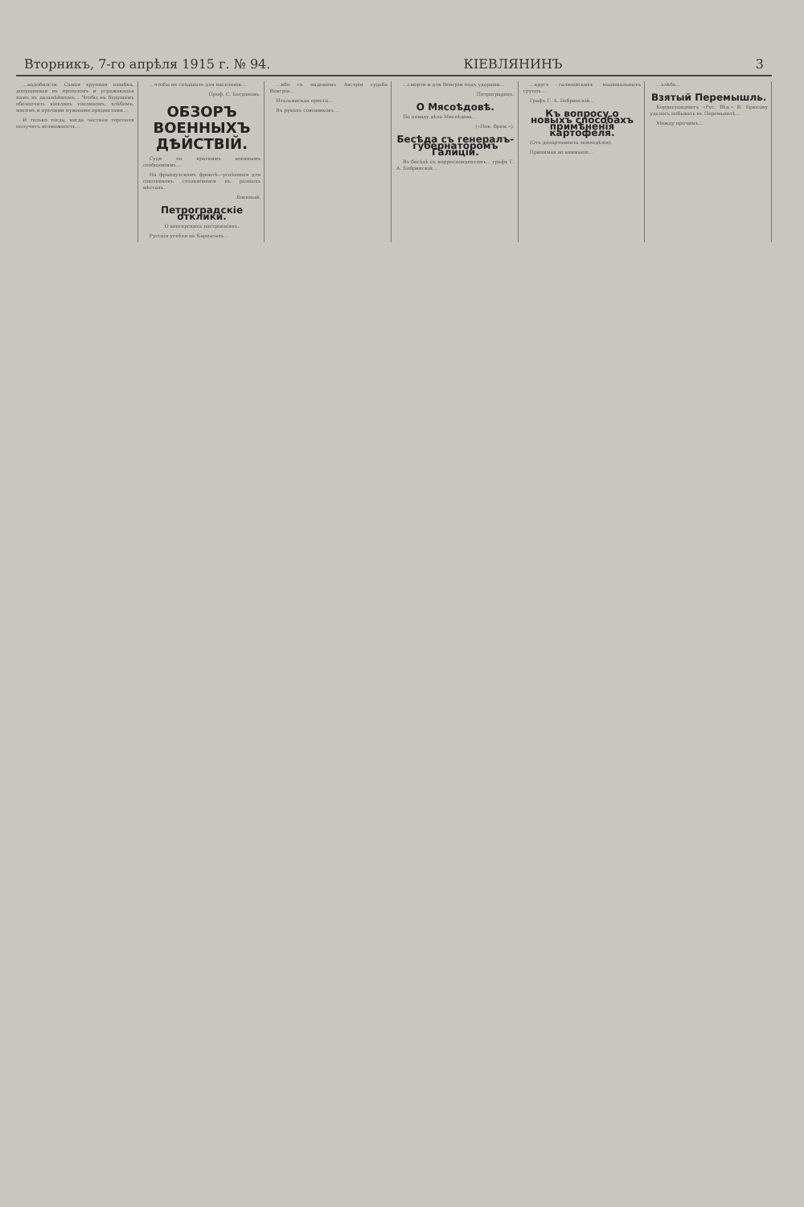Вторникъ, 7-го апрѣля 1915 г. № 94. КІЕВЛЯНИНЪ 3
…надобности. Самая крупная ошибка, допущенная въ прошломъ и угрожающая намъ въ дальнѣйшемъ… Чтобы въ будущемъ обезпечить кіевлянъ топливомъ, хлѣбомъ, мясомъ и прочими нужными предметами…
И только тогда, когда частная торговля получитъ возможность…
…чтобы не создавать для населенія…
Проф. С. Богдановъ.
ОБЗОРЪ ВОЕННЫХЪ ДѢЙСТВІЙ.
Судя по краткимъ военнымъ сообщеніямъ…
На французскомъ фронтѣ—успѣшныя для союзниковъ столкновенія въ разныхъ мѣстахъ.
Военный.
Петроградскіе отклики.
О венгерскихъ настроеніяхъ.
Русскія успѣхи на Карпатахъ…
…ибо съ падевіемъ Австріи судьба Венгріи…
Итальянская пресса…
Въ рукахъ союзниковъ…
…смерти и для Венгріи подъ ударами…
Петроградецъ.
О Мясоѣдовѣ.
По поводу дѣла Мясоѣдова…
(«Нов. Врем.»).
Бесѣда съ генералъ-губернаторомъ Галиціи.
Въ бесѣдѣ съ корреспондентомъ… графъ Г. А. Бобринскій…
…кругъ галиційскихъ національныхъ группъ…
Графъ Г. А. Бобринскій…
Къ вопросу о новыхъ способахъ примѣненія картофеля.
(Отъ департамента земледѣлія).
Принимая во вниманіе…
…хлѣба…
Взятый Перемышль.
Корреспондентъ «Рус. Вѣд.» В. Брюсову удалось побывать въ Перемышлѣ…
Между прочимъ…